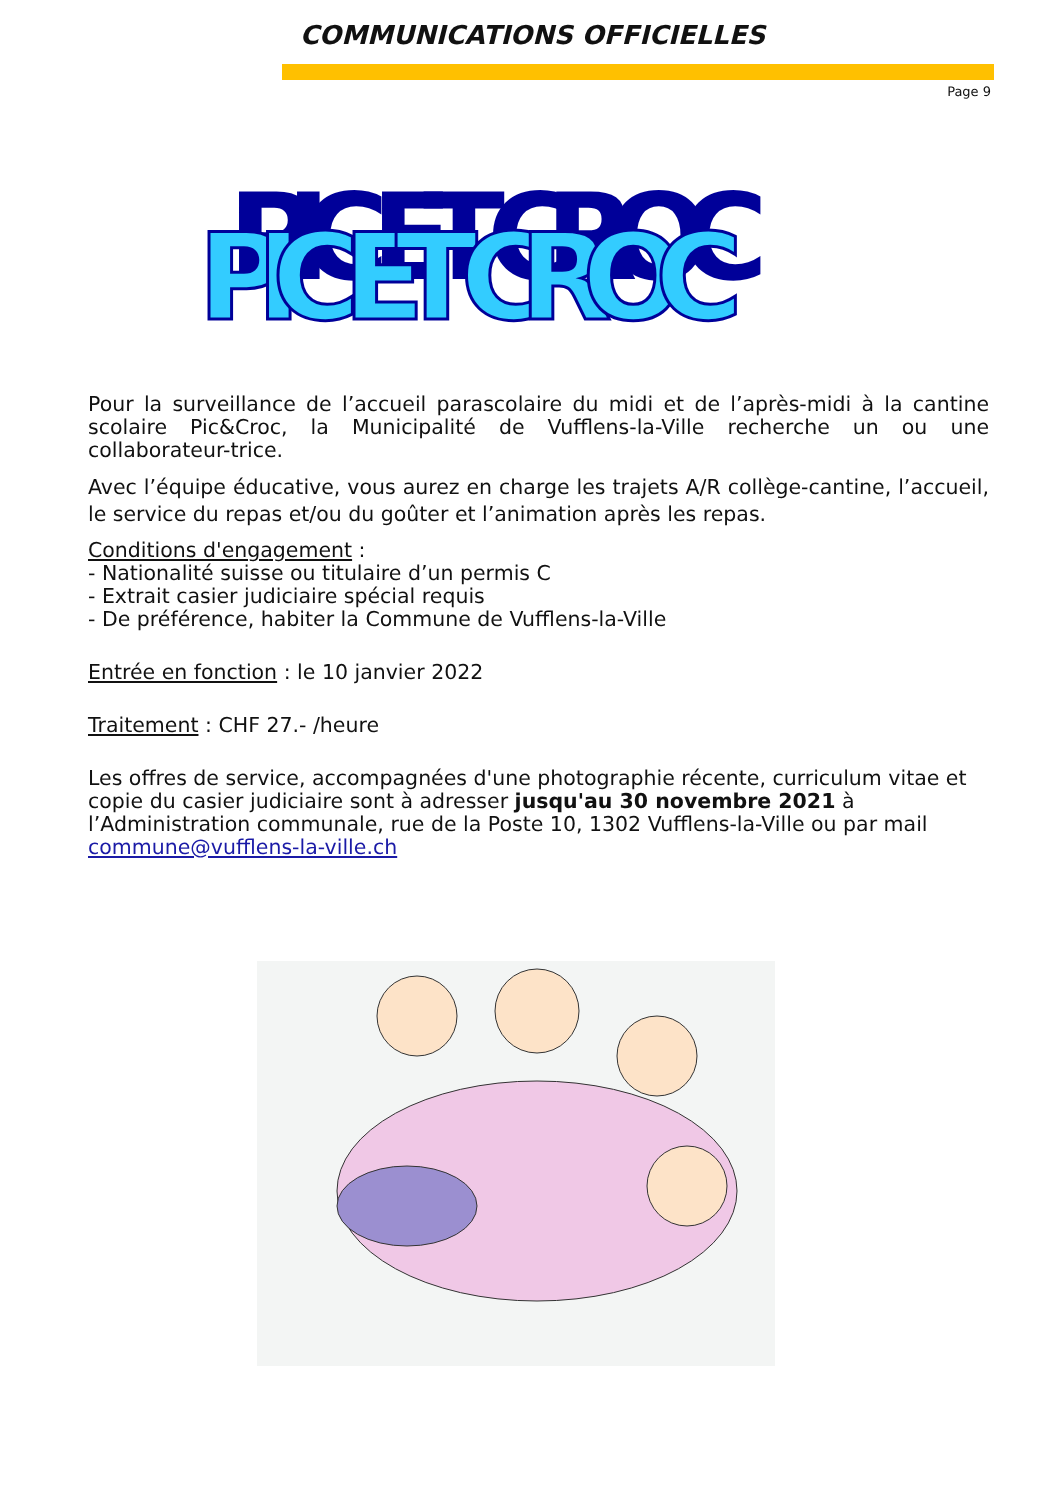COMMUNICATIONS OFFICIELLES
Page 9
PIC ET CROC
PIC ET CROC
Pour la surveillance de l’accueil parascolaire du midi et de l’après-midi à la cantine scolaire Pic&Croc, la Municipalité de Vufflens-la-Ville recherche un ou une collaborateur-trice.
Avec l’équipe éducative, vous aurez en charge les trajets A/R collège-cantine, l’accueil, le service du repas et/ou du goûter et l’animation après les repas.
Conditions d'engagement :
- Nationalité suisse ou titulaire d’un permis C
- Extrait casier judiciaire spécial requis
- De préférence, habiter la Commune de Vufflens-la-Ville
Entrée en fonction : le 10 janvier 2022
Traitement : CHF 27.- /heure
Les offres de service, accompagnées d'une photographie récente, curriculum vitae et copie du casier judiciaire sont à adresser jusqu'au 30 novembre 2021 à l’Administration communale, rue de la Poste 10, 1302 Vufflens-la-Ville ou par mail commune@vufflens-la-ville.ch